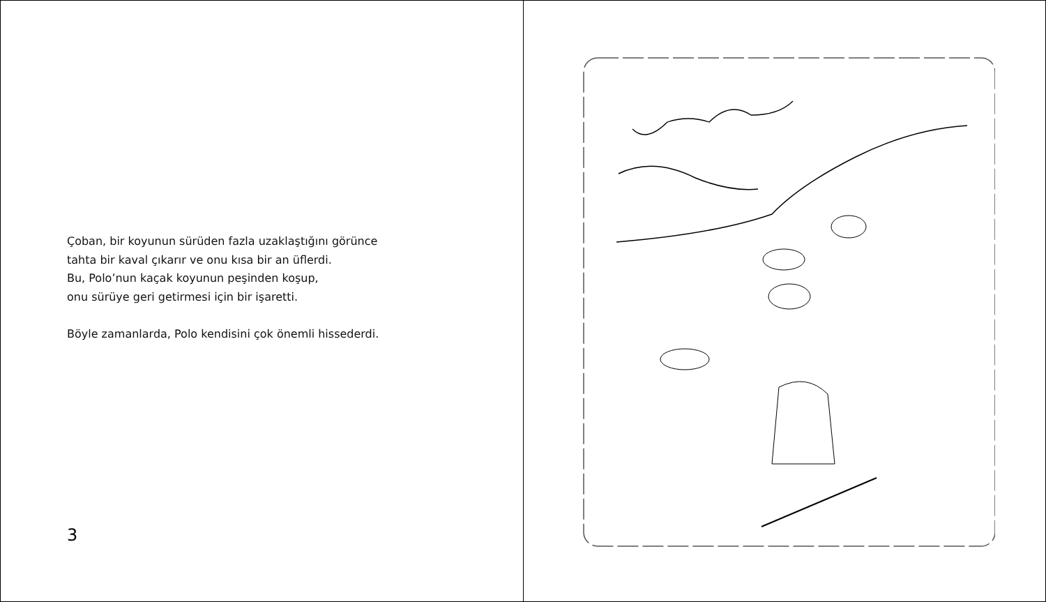Çoban, bir koyunun sürüden fazla uzaklaştığını görünce
tahta bir kaval çıkarır ve onu kısa bir an üflerdi.
Bu, Polo’nun kaçak koyunun peşinden koşup,
onu sürüye geri getirmesi için bir işaretti.
Böyle zamanlarda, Polo kendisini çok önemli hissederdi.
3